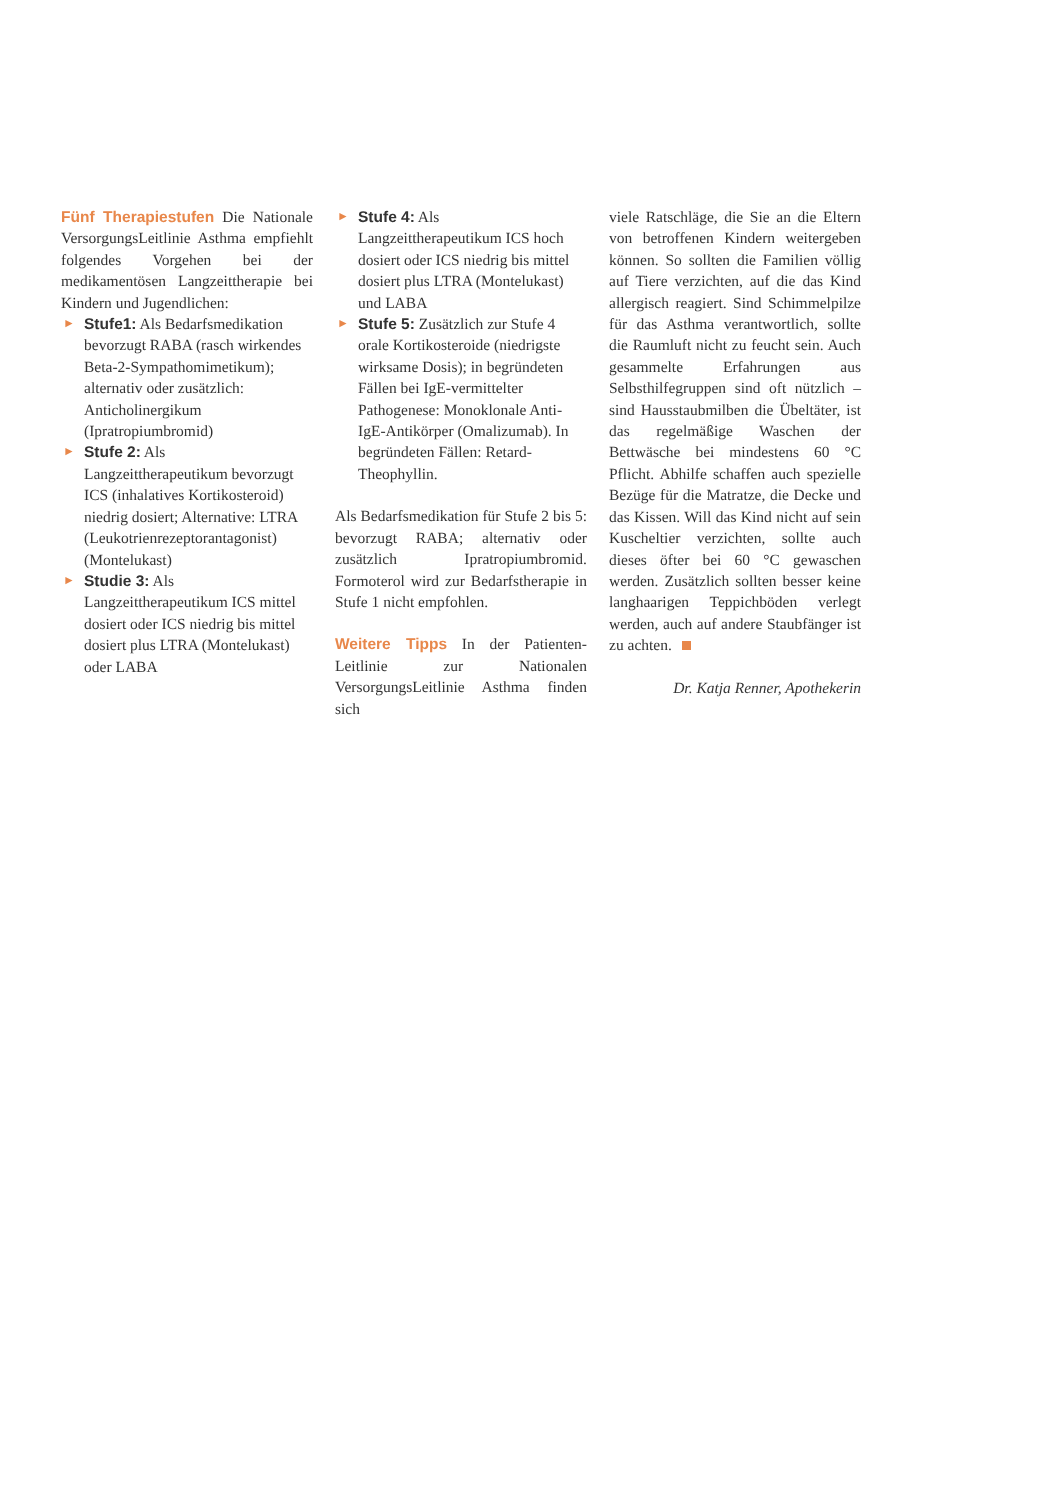Fünf Therapiestufen Die Nationale VersorgungsLeitlinie Asthma empfiehlt folgendes Vorgehen bei der medikamentösen Langzeittherapie bei Kindern und Jugendlichen:
► Stufe1: Als Bedarfsmedikation bevorzugt RABA (rasch wirkendes Beta-2-Sympathomimetikum); alternativ oder zusätzlich: Anticholinergikum (Ipratropiumbromid)
► Stufe 2: Als Langzeittherapeutikum bevorzugt ICS (inhalatives Kortikosteroid) niedrig dosiert; Alternative: LTRA (Leukotrienrezeptorantagonist) (Montelukast)
► Studie 3: Als Langzeittherapeutikum ICS mittel dosiert oder ICS niedrig bis mittel dosiert plus LTRA (Montelukast) oder LABA
► Stufe 4: Als Langzeittherapeutikum ICS hoch dosiert oder ICS niedrig bis mittel dosiert plus LTRA (Montelukast) und LABA
► Stufe 5: Zusätzlich zur Stufe 4 orale Kortikosteroide (niedrigste wirksame Dosis); in begründeten Fällen bei IgE-vermittelter Pathogenese: Monoklonale Anti-IgE-Antikörper (Omalizumab). In begründeten Fällen: Retard-Theophyllin.
Als Bedarfsmedikation für Stufe 2 bis 5: bevorzugt RABA; alternativ oder zusätzlich Ipratropiumbromid. Formoterol wird zur Bedarfstherapie in Stufe 1 nicht empfohlen.
Weitere Tipps In der Patienten-Leitlinie zur Nationalen VersorgungsLeitlinie Asthma finden sich
viele Ratschläge, die Sie an die Eltern von betroffenen Kindern weitergeben können. So sollten die Familien völlig auf Tiere verzichten, auf die das Kind allergisch reagiert. Sind Schimmelpilze für das Asthma verantwortlich, sollte die Raumluft nicht zu feucht sein. Auch gesammelte Erfahrungen aus Selbsthilfegruppen sind oft nützlich – sind Hausstaubmilben die Übeltäter, ist das regelmäßige Waschen der Bettwäsche bei mindestens 60 °C Pflicht. Abhilfe schaffen auch spezielle Bezüge für die Matratze, die Decke und das Kissen. Will das Kind nicht auf sein Kuscheltier verzichten, sollte auch dieses öfter bei 60 °C gewaschen werden. Zusätzlich sollten besser keine langhaarigen Teppichböden verlegt werden, auch auf andere Staubfänger ist zu achten.
Dr. Katja Renner, Apothekerin